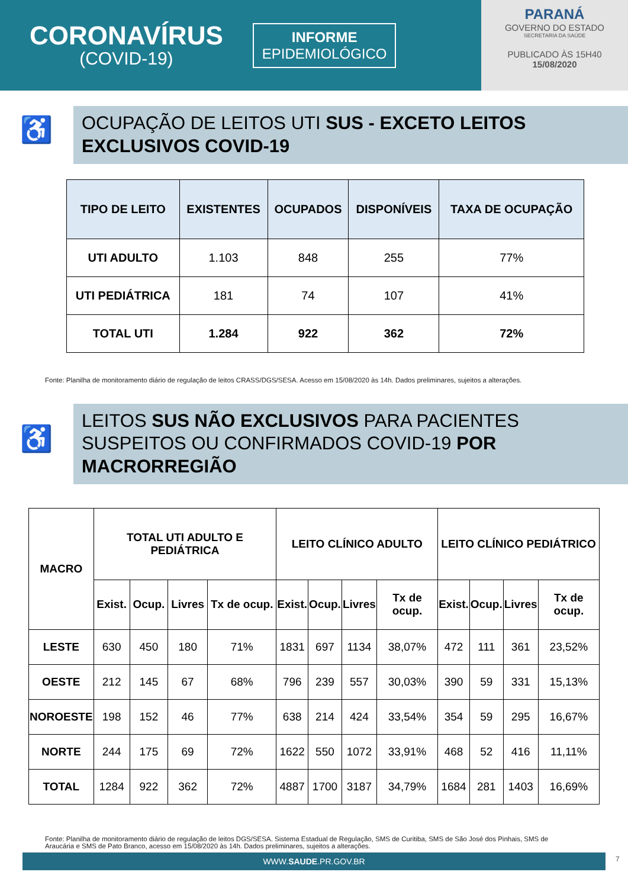CORONAVÍRUS
(COVID-19)
INFORME
EPIDEMIOLÓGICO
PARANÁ
GOVERNO DO ESTADO
SECRETARIA DA SAÚDE
PUBLICADO ÀS 15H40
15/08/2020
♿
OCUPAÇÃO DE LEITOS UTI SUS - EXCETO LEITOS EXCLUSIVOS COVID-19
| TIPO DE LEITO | EXISTENTES | OCUPADOS | DISPONÍVEIS | TAXA DE OCUPAÇÃO |
| --- | --- | --- | --- | --- |
| UTI ADULTO | 1.103 | 848 | 255 | 77% |
| UTI PEDIÁTRICA | 181 | 74 | 107 | 41% |
| TOTAL UTI | 1.284 | 922 | 362 | 72% |
Fonte: Planilha de monitoramento diário de regulação de leitos CRASS/DGS/SESA. Acesso em 15/08/2020 às 14h. Dados preliminares, sujeitos a alterações.
♿
LEITOS SUS NÃO EXCLUSIVOS PARA PACIENTES SUSPEITOS OU CONFIRMADOS COVID-19 POR MACRORREGIÃO
| MACRO | TOTAL UTI ADULTO E PEDIÁTRICA | | | | LEITO CLÍNICO ADULTO | | | | LEITO CLÍNICO PEDIÁTRICO | | | |
| --- | --- | --- | --- | --- | --- | --- | --- | --- | --- | --- | --- | --- |
| | Exist. | Ocup. | Livres | Tx de ocup. | Exist. | Ocup. | Livres | Tx de ocup. | Exist. | Ocup. | Livres | Tx de ocup. |
| LESTE | 630 | 450 | 180 | 71% | 1831 | 697 | 1134 | 38,07% | 472 | 111 | 361 | 23,52% |
| OESTE | 212 | 145 | 67 | 68% | 796 | 239 | 557 | 30,03% | 390 | 59 | 331 | 15,13% |
| NOROESTE | 198 | 152 | 46 | 77% | 638 | 214 | 424 | 33,54% | 354 | 59 | 295 | 16,67% |
| NORTE | 244 | 175 | 69 | 72% | 1622 | 550 | 1072 | 33,91% | 468 | 52 | 416 | 11,11% |
| TOTAL | 1284 | 922 | 362 | 72% | 4887 | 1700 | 3187 | 34,79% | 1684 | 281 | 1403 | 16,69% |
Fonte: Planilha de monitoramento diário de regulação de leitos DGS/SESA. Sistema Estadual de Regulação, SMS de Curitiba, SMS de São José dos Pinhais, SMS de Araucária e SMS de Pato Branco, acesso em 15/08/2020 às 14h. Dados preliminares, sujeitos a alterações.
WWW.SAUDE.PR.GOV.BR 7